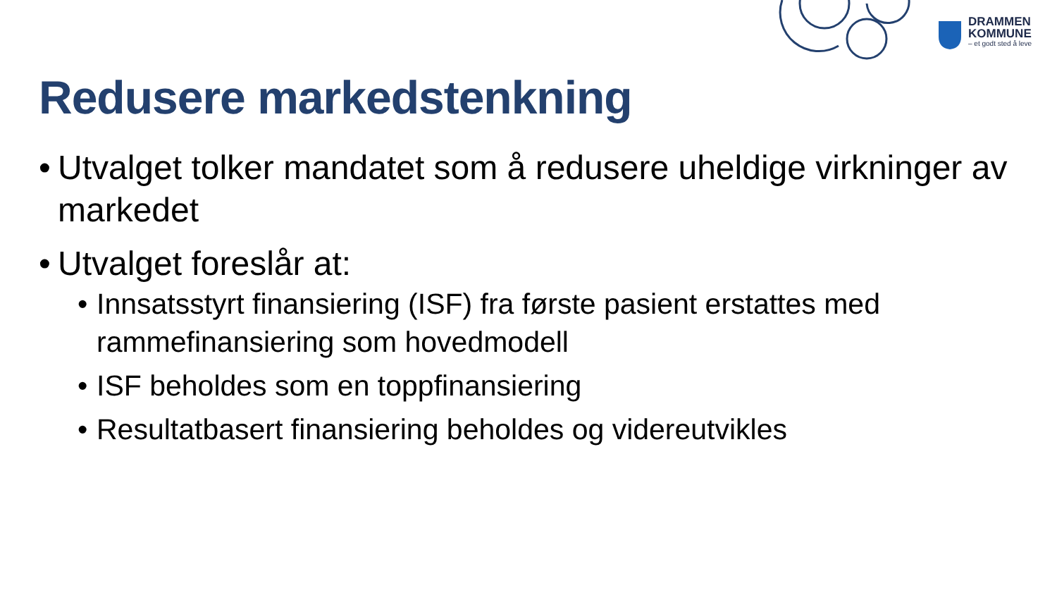DRAMMEN
KOMMUNE
– et godt sted å leve
Redusere markedstenkning
• Utvalget tolker mandatet som å redusere uheldige virkninger av markedet
• Utvalget foreslår at:
• Innsatsstyrt finansiering (ISF) fra første pasient erstattes med rammefinansiering som hovedmodell
• ISF beholdes som en toppfinansiering
• Resultatbasert finansiering beholdes og videreutvikles